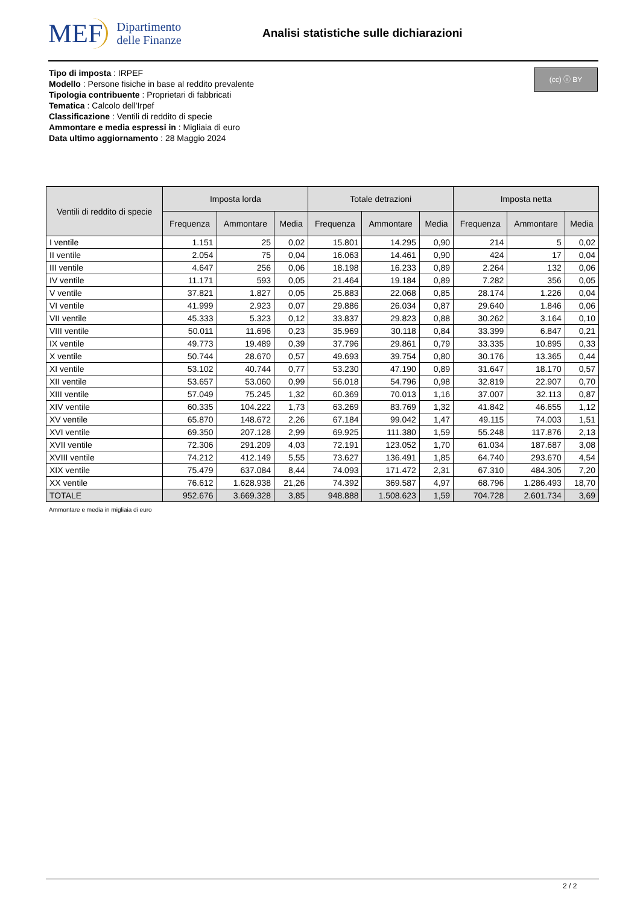MEF Dipartimento
delle Finanze
Analisi statistiche sulle dichiarazioni
Tipo di imposta : IRPEF
Modello : Persone fisiche in base al reddito prevalente
Tipologia contribuente : Proprietari di fabbricati
Tematica : Calcolo dell'Irpef
Classificazione : Ventili di reddito di specie
Ammontare e media espressi in : Migliaia di euro
Data ultimo aggiornamento : 28 Maggio 2024
(cc) ⓘ BY
| Ventili di reddito di specie | Imposta lorda | | | Totale detrazioni | | | Imposta netta | | |
| --- | --- | --- | --- | --- | --- | --- | --- | --- | --- |
| | Frequenza | Ammontare | Media | Frequenza | Ammontare | Media | Frequenza | Ammontare | Media |
| I ventile | 1.151 | 25 | 0,02 | 15.801 | 14.295 | 0,90 | 214 | 5 | 0,02 |
| II ventile | 2.054 | 75 | 0,04 | 16.063 | 14.461 | 0,90 | 424 | 17 | 0,04 |
| III ventile | 4.647 | 256 | 0,06 | 18.198 | 16.233 | 0,89 | 2.264 | 132 | 0,06 |
| IV ventile | 11.171 | 593 | 0,05 | 21.464 | 19.184 | 0,89 | 7.282 | 356 | 0,05 |
| V ventile | 37.821 | 1.827 | 0,05 | 25.883 | 22.068 | 0,85 | 28.174 | 1.226 | 0,04 |
| VI ventile | 41.999 | 2.923 | 0,07 | 29.886 | 26.034 | 0,87 | 29.640 | 1.846 | 0,06 |
| VII ventile | 45.333 | 5.323 | 0,12 | 33.837 | 29.823 | 0,88 | 30.262 | 3.164 | 0,10 |
| VIII ventile | 50.011 | 11.696 | 0,23 | 35.969 | 30.118 | 0,84 | 33.399 | 6.847 | 0,21 |
| IX ventile | 49.773 | 19.489 | 0,39 | 37.796 | 29.861 | 0,79 | 33.335 | 10.895 | 0,33 |
| X ventile | 50.744 | 28.670 | 0,57 | 49.693 | 39.754 | 0,80 | 30.176 | 13.365 | 0,44 |
| XI ventile | 53.102 | 40.744 | 0,77 | 53.230 | 47.190 | 0,89 | 31.647 | 18.170 | 0,57 |
| XII ventile | 53.657 | 53.060 | 0,99 | 56.018 | 54.796 | 0,98 | 32.819 | 22.907 | 0,70 |
| XIII ventile | 57.049 | 75.245 | 1,32 | 60.369 | 70.013 | 1,16 | 37.007 | 32.113 | 0,87 |
| XIV ventile | 60.335 | 104.222 | 1,73 | 63.269 | 83.769 | 1,32 | 41.842 | 46.655 | 1,12 |
| XV ventile | 65.870 | 148.672 | 2,26 | 67.184 | 99.042 | 1,47 | 49.115 | 74.003 | 1,51 |
| XVI ventile | 69.350 | 207.128 | 2,99 | 69.925 | 111.380 | 1,59 | 55.248 | 117.876 | 2,13 |
| XVII ventile | 72.306 | 291.209 | 4,03 | 72.191 | 123.052 | 1,70 | 61.034 | 187.687 | 3,08 |
| XVIII ventile | 74.212 | 412.149 | 5,55 | 73.627 | 136.491 | 1,85 | 64.740 | 293.670 | 4,54 |
| XIX ventile | 75.479 | 637.084 | 8,44 | 74.093 | 171.472 | 2,31 | 67.310 | 484.305 | 7,20 |
| XX ventile | 76.612 | 1.628.938 | 21,26 | 74.392 | 369.587 | 4,97 | 68.796 | 1.286.493 | 18,70 |
| TOTALE | 952.676 | 3.669.328 | 3,85 | 948.888 | 1.508.623 | 1,59 | 704.728 | 2.601.734 | 3,69 |
Ammontare e media in migliaia di euro
2 / 2